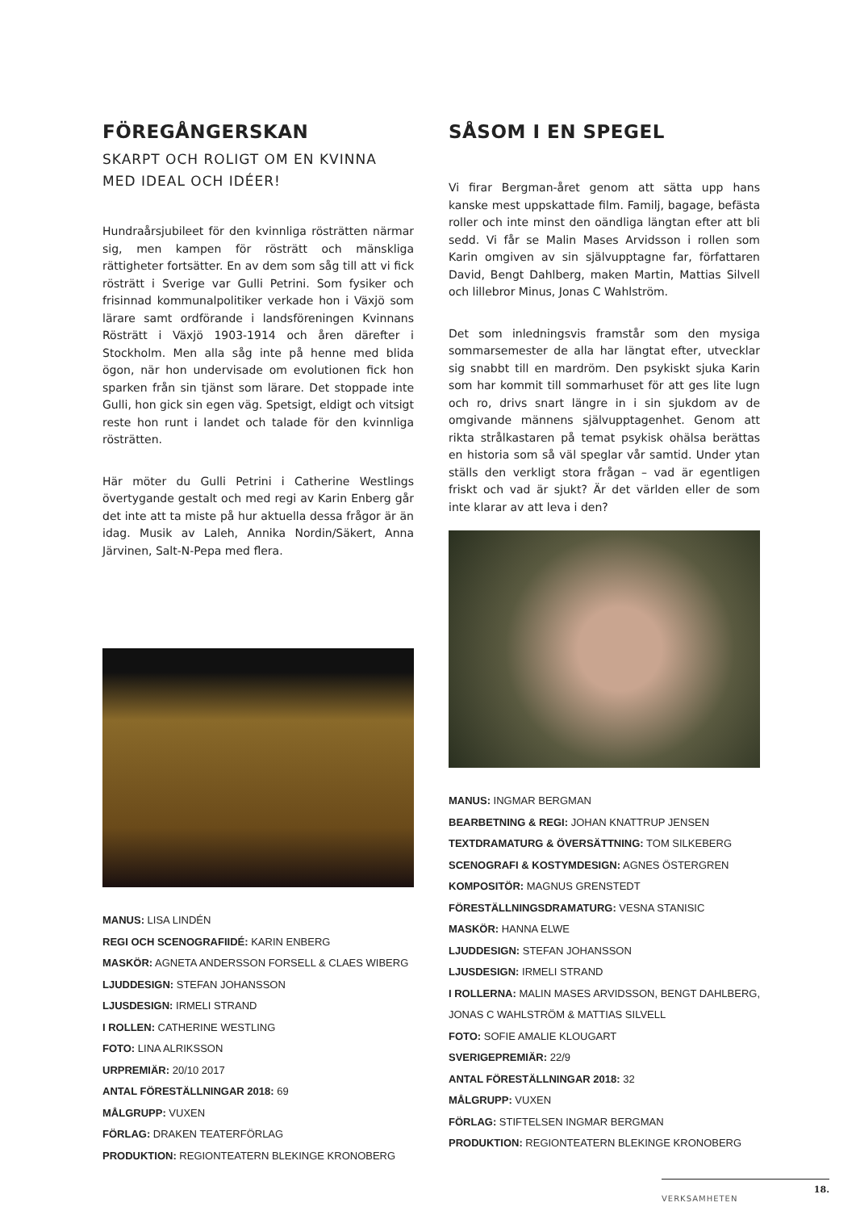FÖREGÅNGERSKAN
SKARPT OCH ROLIGT OM EN KVINNA MED IDEAL OCH IDÉER!
Hundraårsjubileet för den kvinnliga rösträtten närmar sig, men kampen för rösträtt och mänskliga rättigheter fortsätter. En av dem som såg till att vi fick rösträtt i Sverige var Gulli Petrini. Som fysiker och frisinnad kommunalpolitiker verkade hon i Växjö som lärare samt ordförande i landsföreningen Kvinnans Rösträtt i Växjö 1903-1914 och åren därefter i Stockholm. Men alla såg inte på henne med blida ögon, när hon undervisade om evolutionen fick hon sparken från sin tjänst som lärare. Det stoppade inte Gulli, hon gick sin egen väg. Spetsigt, eldigt och vitsigt reste hon runt i landet och talade för den kvinnliga rösträtten.
Här möter du Gulli Petrini i Catherine Westlings övertygande gestalt och med regi av Karin Enberg går det inte att ta miste på hur aktuella dessa frågor är än idag. Musik av Laleh, Annika Nordin/Säkert, Anna Järvinen, Salt-N-Pepa med flera.
MANUS: LISA LINDÉN
REGI OCH SCENOGRAFIIDÉ: KARIN ENBERG
MASKÖR: AGNETA ANDERSSON FORSELL & CLAES WIBERG
LJUDDESIGN: STEFAN JOHANSSON
LJUSDESIGN: IRMELI STRAND
I ROLLEN: CATHERINE WESTLING
FOTO: LINA ALRIKSSON
URPREMIÄR: 20/10 2017
ANTAL FÖRESTÄLLNINGAR 2018: 69
MÅLGRUPP: VUXEN
FÖRLAG: DRAKEN TEATERFÖRLAG
PRODUKTION: REGIONTEATERN BLEKINGE KRONOBERG
SÅSOM I EN SPEGEL
Vi firar Bergman-året genom att sätta upp hans kanske mest uppskattade film. Familj, bagage, befästa roller och inte minst den oändliga längtan efter att bli sedd. Vi får se Malin Mases Arvidsson i rollen som Karin omgiven av sin självupptagne far, författaren David, Bengt Dahlberg, maken Martin, Mattias Silvell och lillebror Minus, Jonas C Wahlström.
Det som inledningsvis framstår som den mysiga sommarsemester de alla har längtat efter, utvecklar sig snabbt till en mardröm. Den psykiskt sjuka Karin som har kommit till sommarhuset för att ges lite lugn och ro, drivs snart längre in i sin sjukdom av de omgivande männens självupptagenhet. Genom att rikta strålkastaren på temat psykisk ohälsa berättas en historia som så väl speglar vår samtid. Under ytan ställs den verkligt stora frågan – vad är egentligen friskt och vad är sjukt? Är det världen eller de som inte klarar av att leva i den?
MANUS: INGMAR BERGMAN
BEARBETNING & REGI: JOHAN KNATTRUP JENSEN
TEXTDRAMATURG & ÖVERSÄTTNING: TOM SILKEBERG
SCENOGRAFI & KOSTYMDESIGN: AGNES ÖSTERGREN
KOMPOSITÖR: MAGNUS GRENSTEDT
FÖRESTÄLLNINGSDRAMATURG: VESNA STANISIC
MASKÖR: HANNA ELWE
LJUDDESIGN: STEFAN JOHANSSON
LJUSDESIGN: IRMELI STRAND
I ROLLERNA: MALIN MASES ARVIDSSON, BENGT DAHLBERG, JONAS C WAHLSTRÖM & MATTIAS SILVELL
FOTO: SOFIE AMALIE KLOUGART
SVERIGEPREMIÄR: 22/9
ANTAL FÖRESTÄLLNINGAR 2018: 32
MÅLGRUPP: VUXEN
FÖRLAG: STIFTELSEN INGMAR BERGMAN
PRODUKTION: REGIONTEATERN BLEKINGE KRONOBERG
18.
VERKSAMHETEN